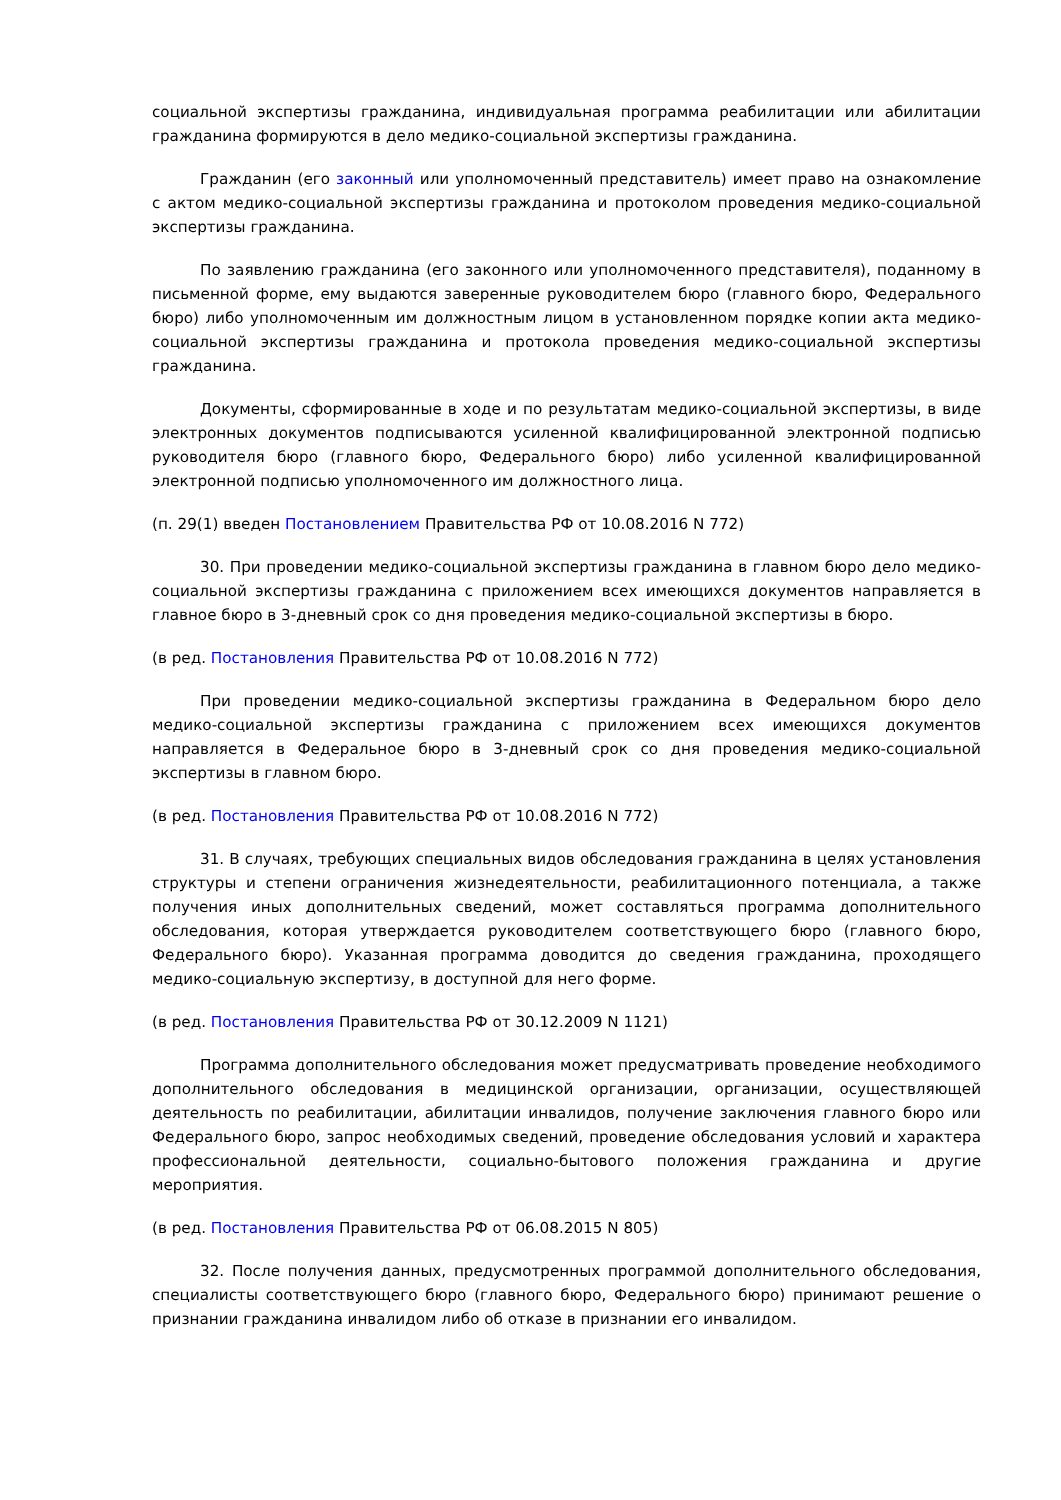социальной экспертизы гражданина, индивидуальная программа реабилитации или абилитации гражданина формируются в дело медико-социальной экспертизы гражданина.
Гражданин (его законный или уполномоченный представитель) имеет право на ознакомление с актом медико-социальной экспертизы гражданина и протоколом проведения медико-социальной экспертизы гражданина.
По заявлению гражданина (его законного или уполномоченного представителя), поданному в письменной форме, ему выдаются заверенные руководителем бюро (главного бюро, Федерального бюро) либо уполномоченным им должностным лицом в установленном порядке копии акта медико-социальной экспертизы гражданина и протокола проведения медико-социальной экспертизы гражданина.
Документы, сформированные в ходе и по результатам медико-социальной экспертизы, в виде электронных документов подписываются усиленной квалифицированной электронной подписью руководителя бюро (главного бюро, Федерального бюро) либо усиленной квалифицированной электронной подписью уполномоченного им должностного лица.
(п. 29(1) введен Постановлением Правительства РФ от 10.08.2016 N 772)
30. При проведении медико-социальной экспертизы гражданина в главном бюро дело медико-социальной экспертизы гражданина с приложением всех имеющихся документов направляется в главное бюро в 3-дневный срок со дня проведения медико-социальной экспертизы в бюро.
(в ред. Постановления Правительства РФ от 10.08.2016 N 772)
При проведении медико-социальной экспертизы гражданина в Федеральном бюро дело медико-социальной экспертизы гражданина с приложением всех имеющихся документов направляется в Федеральное бюро в 3-дневный срок со дня проведения медико-социальной экспертизы в главном бюро.
(в ред. Постановления Правительства РФ от 10.08.2016 N 772)
31. В случаях, требующих специальных видов обследования гражданина в целях установления структуры и степени ограничения жизнедеятельности, реабилитационного потенциала, а также получения иных дополнительных сведений, может составляться программа дополнительного обследования, которая утверждается руководителем соответствующего бюро (главного бюро, Федерального бюро). Указанная программа доводится до сведения гражданина, проходящего медико-социальную экспертизу, в доступной для него форме.
(в ред. Постановления Правительства РФ от 30.12.2009 N 1121)
Программа дополнительного обследования может предусматривать проведение необходимого дополнительного обследования в медицинской организации, организации, осуществляющей деятельность по реабилитации, абилитации инвалидов, получение заключения главного бюро или Федерального бюро, запрос необходимых сведений, проведение обследования условий и характера профессиональной деятельности, социально-бытового положения гражданина и другие мероприятия.
(в ред. Постановления Правительства РФ от 06.08.2015 N 805)
32. После получения данных, предусмотренных программой дополнительного обследования, специалисты соответствующего бюро (главного бюро, Федерального бюро) принимают решение о признании гражданина инвалидом либо об отказе в признании его инвалидом.